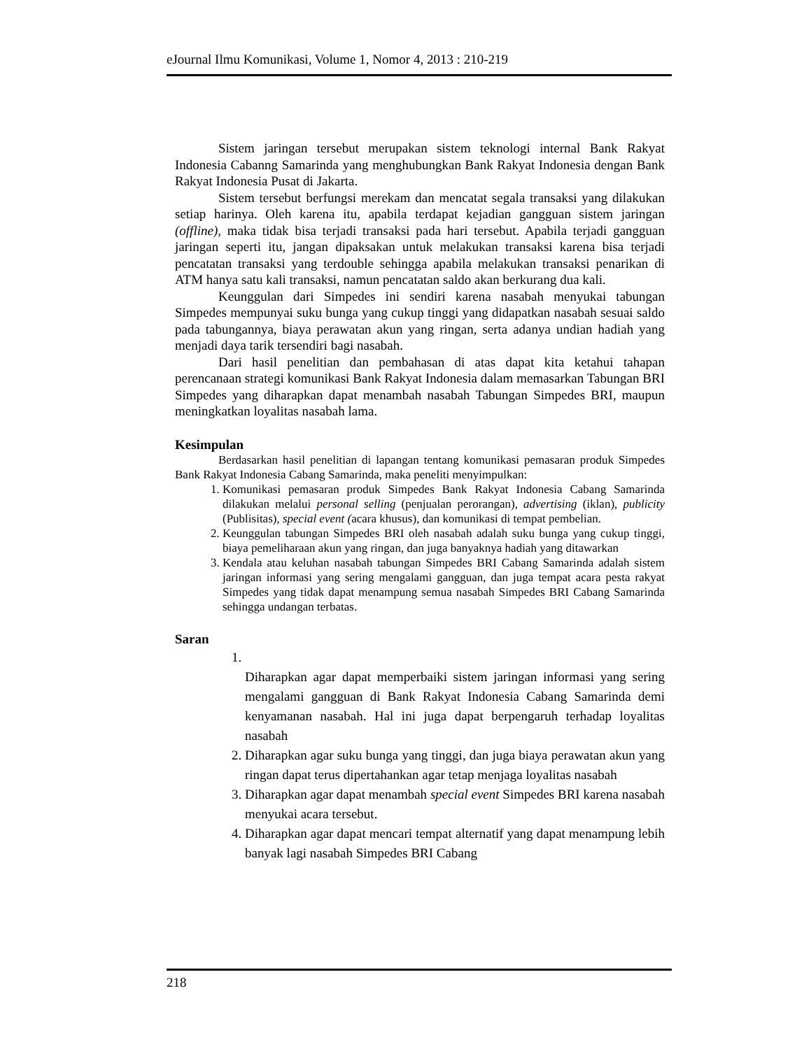eJournal Ilmu Komunikasi, Volume 1, Nomor 4, 2013 : 210-219
Sistem jaringan tersebut merupakan sistem teknologi internal Bank Rakyat Indonesia Cabanng Samarinda yang menghubungkan Bank Rakyat Indonesia dengan Bank Rakyat Indonesia Pusat di Jakarta.
Sistem tersebut berfungsi merekam dan mencatat segala transaksi yang dilakukan setiap harinya. Oleh karena itu, apabila terdapat kejadian gangguan sistem jaringan (offline), maka tidak bisa terjadi transaksi pada hari tersebut. Apabila terjadi gangguan jaringan seperti itu, jangan dipaksakan untuk melakukan transaksi karena bisa terjadi pencatatan transaksi yang terdouble sehingga apabila melakukan transaksi penarikan di ATM hanya satu kali transaksi, namun pencatatan saldo akan berkurang dua kali.
Keunggulan dari Simpedes ini sendiri karena nasabah menyukai tabungan Simpedes mempunyai suku bunga yang cukup tinggi yang didapatkan nasabah sesuai saldo pada tabungannya, biaya perawatan akun yang ringan, serta adanya undian hadiah yang menjadi daya tarik tersendiri bagi nasabah.
Dari hasil penelitian dan pembahasan di atas dapat kita ketahui tahapan perencanaan strategi komunikasi Bank Rakyat Indonesia dalam memasarkan Tabungan BRI Simpedes yang diharapkan dapat menambah nasabah Tabungan Simpedes BRI, maupun meningkatkan loyalitas nasabah lama.
Kesimpulan
Berdasarkan hasil penelitian di lapangan tentang komunikasi pemasaran produk Simpedes Bank Rakyat Indonesia Cabang Samarinda, maka peneliti menyimpulkan:
1. Komunikasi pemasaran produk Simpedes Bank Rakyat Indonesia Cabang Samarinda dilakukan melalui personal selling (penjualan perorangan), advertising (iklan), publicity (Publisitas), special event (acara khusus), dan komunikasi di tempat pembelian.
2. Keunggulan tabungan Simpedes BRI oleh nasabah adalah suku bunga yang cukup tinggi, biaya pemeliharaan akun yang ringan, dan juga banyaknya hadiah yang ditawarkan
3. Kendala atau keluhan nasabah tabungan Simpedes BRI Cabang Samarinda adalah sistem jaringan informasi yang sering mengalami gangguan, dan juga tempat acara pesta rakyat Simpedes yang tidak dapat menampung semua nasabah Simpedes BRI Cabang Samarinda sehingga undangan terbatas.
Saran
1. Diharapkan agar dapat memperbaiki sistem jaringan informasi yang sering mengalami gangguan di Bank Rakyat Indonesia Cabang Samarinda demi kenyamanan nasabah. Hal ini juga dapat berpengaruh terhadap loyalitas nasabah
2. Diharapkan agar suku bunga yang tinggi, dan juga biaya perawatan akun yang ringan dapat terus dipertahankan agar tetap menjaga loyalitas nasabah
3. Diharapkan agar dapat menambah special event Simpedes BRI karena nasabah menyukai acara tersebut.
4. Diharapkan agar dapat mencari tempat alternatif yang dapat menampung lebih banyak lagi nasabah Simpedes BRI Cabang
218